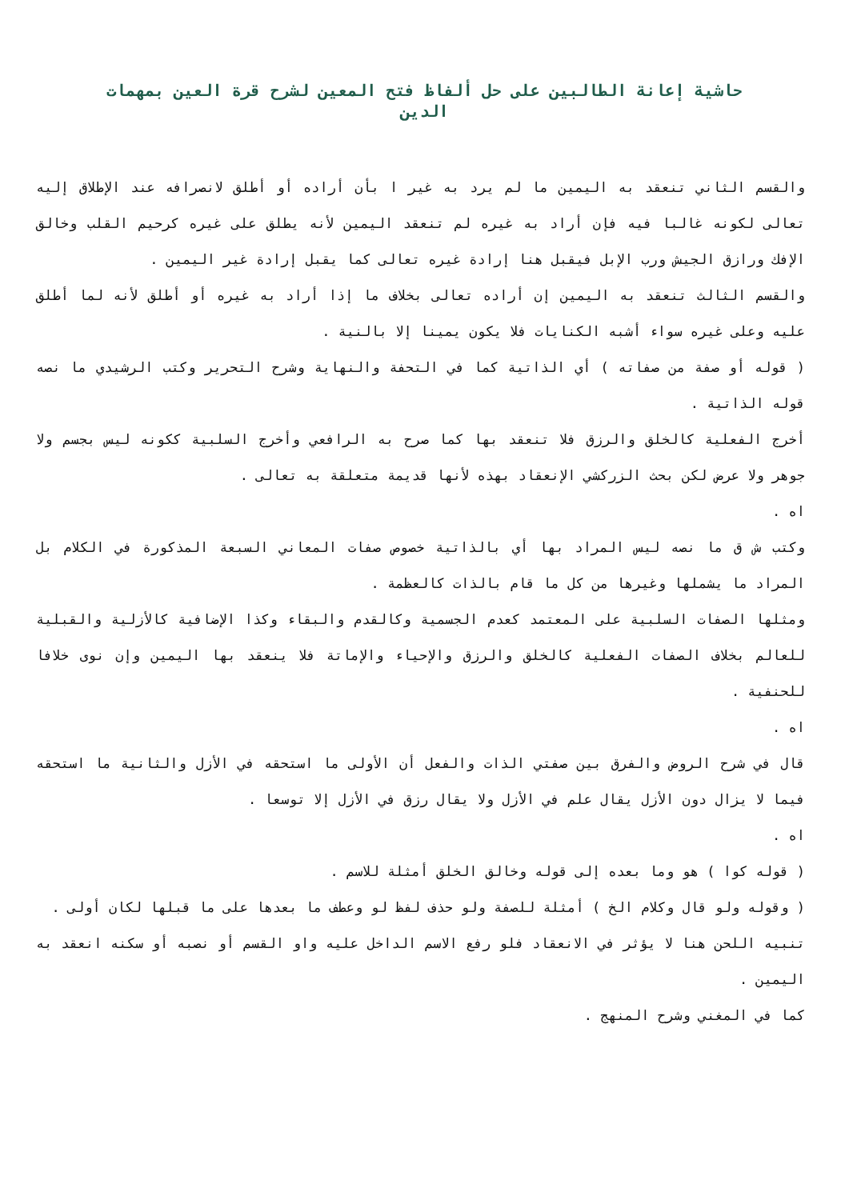حاشية إعانة الطالبين على حل ألفاظ فتح المعين لشرح قرة العين بمهمات الدين
والقسم الثاني تنعقد به اليمين ما لم يرد به غير ا بأن أراده أو أطلق لانصرافه عند الإطلاق إليه تعالى لكونه غالبا فيه فإن أراد به غيره لم تنعقد اليمين لأنه يطلق على غيره كرحيم القلب وخالق الإفك ورازق الجيش ورب الإبل فيقبل هنا إرادة غيره تعالى كما يقبل إرادة غير اليمين .
والقسم الثالث تنعقد به اليمين إن أراده تعالى بخلاف ما إذا أراد به غيره أو أطلق لأنه لما أطلق عليه وعلى غيره سواء أشبه الكنايات فلا يكون يمينا إلا بالنية .
( قوله أو صفة من صفاته ) أي الذاتية كما في التحفة والنهاية وشرح التحرير وكتب الرشيدي ما نصه قوله الذاتية .
أخرج الفعلية كالخلق والرزق فلا تنعقد بها كما صرح به الرافعي وأخرج السلبية ككونه ليس بجسم ولا جوهر ولا عرض لكن بحث الزركشي الإنعقاد بهذه لأنها قديمة متعلقة به تعالى .
اه .
وكتب ش ق ما نصه ليس المراد بها أي بالذاتية خصوص صفات المعاني السبعة المذكورة في الكلام بل المراد ما يشملها وغيرها من كل ما قام بالذات كالعظمة .
ومثلها الصفات السلبية على المعتمد كعدم الجسمية وكالقدم والبقاء وكذا الإضافية كالأزلية والقبلية للعالم بخلاف الصفات الفعلية كالخلق والرزق والإحياء والإماتة فلا ينعقد بها اليمين وإن نوى خلافا للحنفية .
اه .
قال في شرح الروض والفرق بين صفتي الذات والفعل أن الأولى ما استحقه في الأزل والثانية ما استحقه فيما لا يزال دون الأزل يقال علم في الأزل ولا يقال رزق في الأزل إلا توسعا .
اه .
( قوله كوا ) هو وما بعده إلى قوله وخالق الخلق أمثلة للاسم .
( وقوله ولو قال وكلام الخ ) أمثلة للصفة ولو حذف لفظ لو وعطف ما بعدها على ما قبلها لكان أولى .
تنبيه اللحن هنا لا يؤثر في الانعقاد فلو رفع الاسم الداخل عليه واو القسم أو نصبه أو سكنه انعقد به اليمين .
كما في المغني وشرح المنهج .